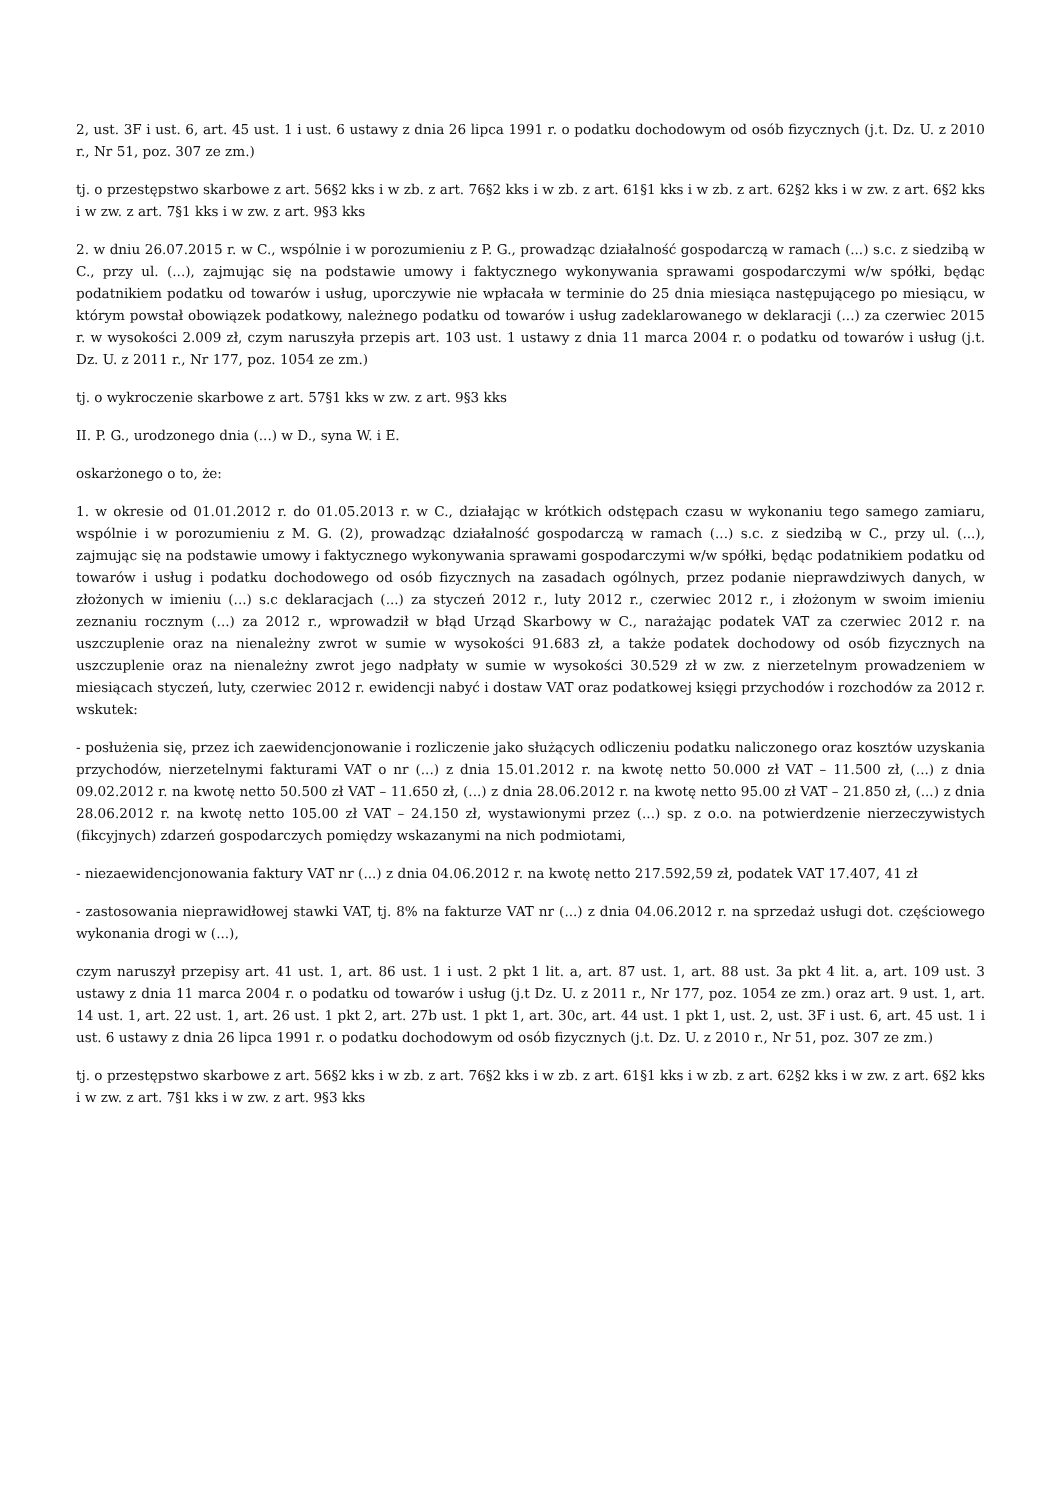2, ust. 3F i ust. 6, art. 45 ust. 1 i ust. 6 ustawy z dnia 26 lipca 1991 r. o podatku dochodowym od osób fizycznych (j.t. Dz. U. z 2010 r., Nr 51, poz. 307 ze zm.)
tj. o przestępstwo skarbowe z art. 56§2 kks i w zb. z art. 76§2 kks i w zb. z art. 61§1 kks i w zb. z art. 62§2 kks i w zw. z art. 6§2 kks i w zw. z art. 7§1 kks i w zw. z art. 9§3 kks
2. w dniu 26.07.2015 r. w C., wspólnie i w porozumieniu z P. G., prowadząc działalność gospodarczą w ramach (...) s.c. z siedzibą w C., przy ul. (...), zajmując się na podstawie umowy i faktycznego wykonywania sprawami gospodarczymi w/w spółki, będąc podatnikiem podatku od towarów i usług, uporczywie nie wpłacała w terminie do 25 dnia miesiąca następującego po miesiącu, w którym powstał obowiązek podatkowy, należnego podatku od towarów i usług zadeklarowanego w deklaracji (...) za czerwiec 2015 r. w wysokości 2.009 zł, czym naruszyła przepis art. 103 ust. 1 ustawy z dnia 11 marca 2004 r. o podatku od towarów i usług (j.t. Dz. U. z 2011 r., Nr 177, poz. 1054 ze zm.)
tj. o wykroczenie skarbowe z art. 57§1 kks w zw. z art. 9§3 kks
II. P. G., urodzonego dnia (...) w D., syna W. i E.
oskarżonego o to, że:
1. w okresie od 01.01.2012 r. do 01.05.2013 r. w C., działając w krótkich odstępach czasu w wykonaniu tego samego zamiaru, wspólnie i w porozumieniu z M. G. (2), prowadząc działalność gospodarczą w ramach (...) s.c. z siedzibą w C., przy ul. (...), zajmując się na podstawie umowy i faktycznego wykonywania sprawami gospodarczymi w/w spółki, będąc podatnikiem podatku od towarów i usług i podatku dochodowego od osób fizycznych na zasadach ogólnych, przez podanie nieprawdziwych danych, w złożonych w imieniu (...) s.c deklaracjach (...) za styczeń 2012 r., luty 2012 r., czerwiec 2012 r., i złożonym w swoim imieniu zeznaniu rocznym (...) za 2012 r., wprowadził w błąd Urząd Skarbowy w C., narażając podatek VAT za czerwiec 2012 r. na uszczuplenie oraz na nienależny zwrot w sumie w wysokości 91.683 zł, a także podatek dochodowy od osób fizycznych na uszczuplenie oraz na nienależny zwrot jego nadpłaty w sumie w wysokości 30.529 zł w zw. z nierzetelnym prowadzeniem w miesiącach styczeń, luty, czerwiec 2012 r. ewidencji nabyć i dostaw VAT oraz podatkowej księgi przychodów i rozchodów za 2012 r. wskutek:
- posłużenia się, przez ich zaewidencjonowanie i rozliczenie jako służących odliczeniu podatku naliczonego oraz kosztów uzyskania przychodów, nierzetelnymi fakturami VAT o nr (...) z dnia 15.01.2012 r. na kwotę netto 50.000 zł VAT – 11.500 zł, (...) z dnia 09.02.2012 r. na kwotę netto 50.500 zł VAT – 11.650 zł, (...) z dnia 28.06.2012 r. na kwotę netto 95.00 zł VAT – 21.850 zł, (...) z dnia 28.06.2012 r. na kwotę netto 105.00 zł VAT – 24.150 zł, wystawionymi przez (...) sp. z o.o. na potwierdzenie nierzeczywistych (fikcyjnych) zdarzeń gospodarczych pomiędzy wskazanymi na nich podmiotami,
- niezaewidencjonowania faktury VAT nr (...) z dnia 04.06.2012 r. na kwotę netto 217.592,59 zł, podatek VAT 17.407, 41 zł
- zastosowania nieprawidłowej stawki VAT, tj. 8% na fakturze VAT nr (...) z dnia 04.06.2012 r. na sprzedaż usługi dot. częściowego wykonania drogi w (...),
czym naruszył przepisy art. 41 ust. 1, art. 86 ust. 1 i ust. 2 pkt 1 lit. a, art. 87 ust. 1, art. 88 ust. 3a pkt 4 lit. a, art. 109 ust. 3 ustawy z dnia 11 marca 2004 r. o podatku od towarów i usług (j.t Dz. U. z 2011 r., Nr 177, poz. 1054 ze zm.) oraz art. 9 ust. 1, art. 14 ust. 1, art. 22 ust. 1, art. 26 ust. 1 pkt 2, art. 27b ust. 1 pkt 1, art. 30c, art. 44 ust. 1 pkt 1, ust. 2, ust. 3F i ust. 6, art. 45 ust. 1 i ust. 6 ustawy z dnia 26 lipca 1991 r. o podatku dochodowym od osób fizycznych (j.t. Dz. U. z 2010 r., Nr 51, poz. 307 ze zm.)
tj. o przestępstwo skarbowe z art. 56§2 kks i w zb. z art. 76§2 kks i w zb. z art. 61§1 kks i w zb. z art. 62§2 kks i w zw. z art. 6§2 kks i w zw. z art. 7§1 kks i w zw. z art. 9§3 kks